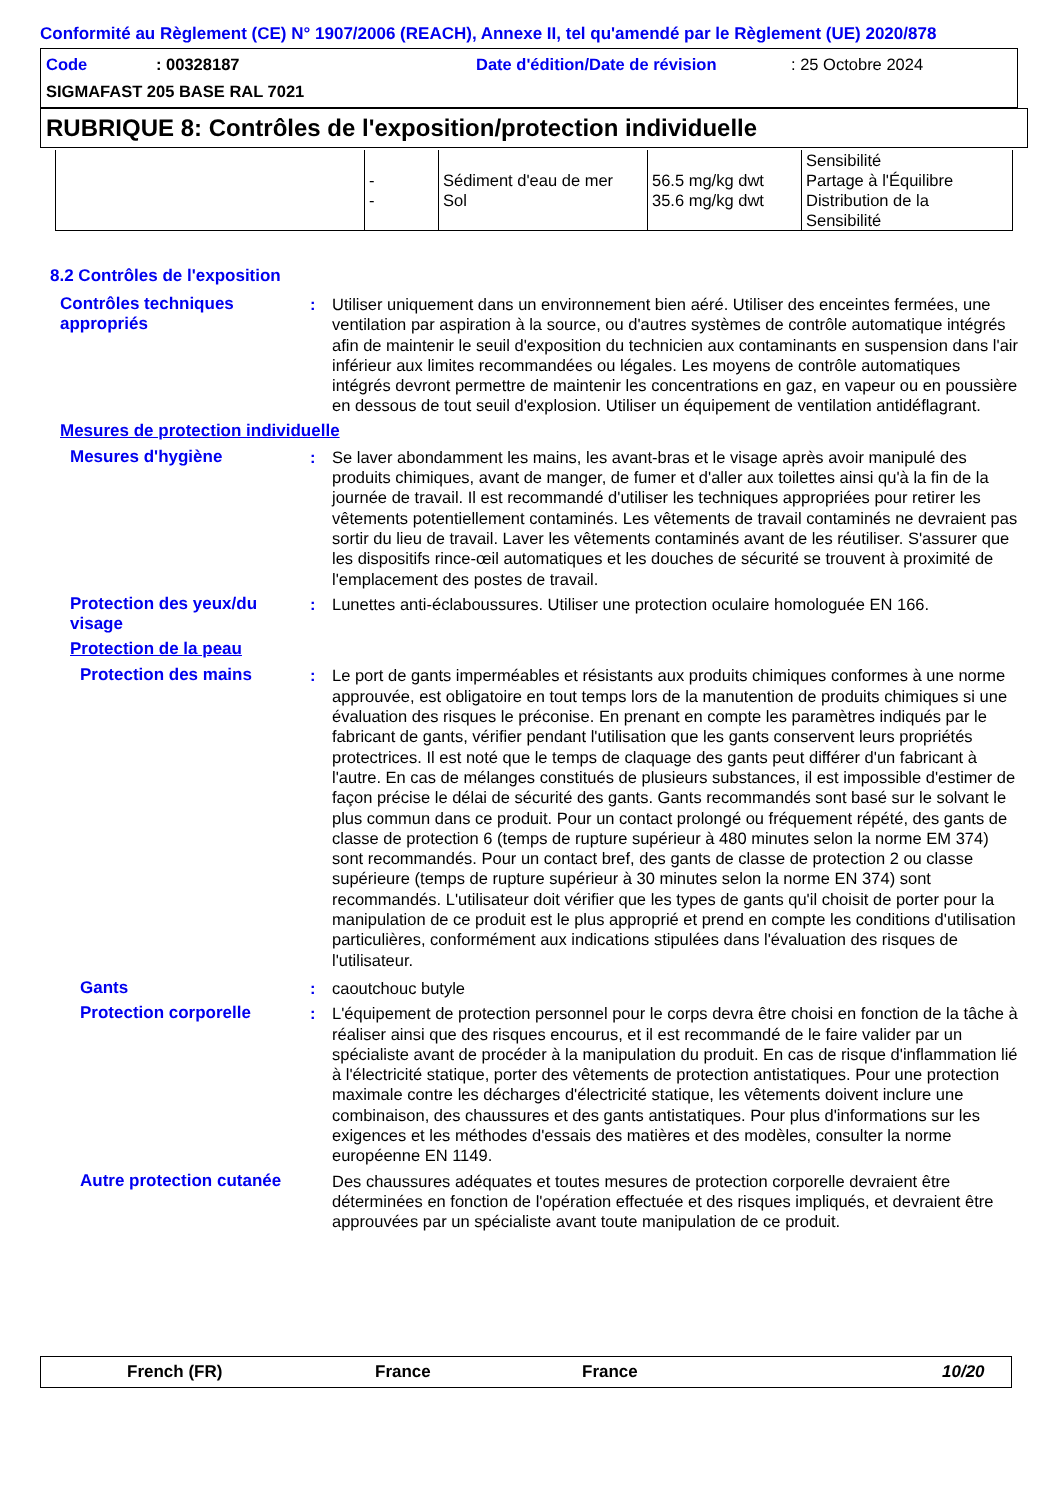Conformité au Règlement (CE) N° 1907/2006 (REACH), Annexe II, tel qu'amendé par le Règlement (UE) 2020/878
Code: 00328187 Date d'édition/Date de révision: 25 Octobre 2024
SIGMAFAST 205 BASE RAL 7021
RUBRIQUE 8: Contrôles de l'exposition/protection individuelle
| | - - | Sédiment d'eau de mer Sol | 56.5 mg/kg dwt 35.6 mg/kg dwt | Sensibilité Partage à l'Équilibre Distribution de la Sensibilité |
8.2 Contrôles de l'exposition
Contrôles techniques appropriés
: Utiliser uniquement dans un environnement bien aéré. Utiliser des enceintes fermées, une ventilation par aspiration à la source, ou d'autres systèmes de contrôle automatique intégrés afin de maintenir le seuil d'exposition du technicien aux contaminants en suspension dans l'air inférieur aux limites recommandées ou légales. Les moyens de contrôle automatiques intégrés devront permettre de maintenir les concentrations en gaz, en vapeur ou en poussière en dessous de tout seuil d'explosion. Utiliser un équipement de ventilation antidéflagrant.
Mesures de protection individuelle
Mesures d'hygiène : Se laver abondamment les mains, les avant-bras et le visage après avoir manipulé des produits chimiques, avant de manger, de fumer et d'aller aux toilettes ainsi qu'à la fin de la journée de travail. Il est recommandé d'utiliser les techniques appropriées pour retirer les vêtements potentiellement contaminés. Les vêtements de travail contaminés ne devraient pas sortir du lieu de travail. Laver les vêtements contaminés avant de les réutiliser. S'assurer que les dispositifs rince-œil automatiques et les douches de sécurité se trouvent à proximité de l'emplacement des postes de travail.
Protection des yeux/du visage
: Lunettes anti-éclaboussures. Utiliser une protection oculaire homologuée EN 166.
Protection de la peau
Protection des mains : Le port de gants imperméables et résistants aux produits chimiques conformes à une norme approuvée, est obligatoire en tout temps lors de la manutention de produits chimiques si une évaluation des risques le préconise. En prenant en compte les paramètres indiqués par le fabricant de gants, vérifier pendant l'utilisation que les gants conservent leurs propriétés protectrices. Il est noté que le temps de claquage des gants peut différer d'un fabricant à l'autre. En cas de mélanges constitués de plusieurs substances, il est impossible d'estimer de façon précise le délai de sécurité des gants. Gants recommandés sont basé sur le solvant le plus commun dans ce produit. Pour un contact prolongé ou fréquement répété, des gants de classe de protection 6 (temps de rupture supérieur à 480 minutes selon la norme EM 374) sont recommandés. Pour un contact bref, des gants de classe de protection 2 ou classe supérieure (temps de rupture supérieur à 30 minutes selon la norme EN 374) sont recommandés. L'utilisateur doit vérifier que les types de gants qu'il choisit de porter pour la manipulation de ce produit est le plus approprié et prend en compte les conditions d'utilisation particulières, conformément aux indications stipulées dans l'évaluation des risques de l'utilisateur.
Gants : caoutchouc butyle
Protection corporelle : L'équipement de protection personnel pour le corps devra être choisi en fonction de la tâche à réaliser ainsi que des risques encourus, et il est recommandé de le faire valider par un spécialiste avant de procéder à la manipulation du produit. En cas de risque d'inflammation lié à l'électricité statique, porter des vêtements de protection antistatiques. Pour une protection maximale contre les décharges d'électricité statique, les vêtements doivent inclure une combinaison, des chaussures et des gants antistatiques. Pour plus d'informations sur les exigences et les méthodes d'essais des matières et des modèles, consulter la norme européenne EN 1149.
Autre protection cutanée
Des chaussures adéquates et toutes mesures de protection corporelle devraient être déterminées en fonction de l'opération effectuée et des risques impliqués, et devraient être approuvées par un spécialiste avant toute manipulation de ce produit.
French (FR) France France 10/20